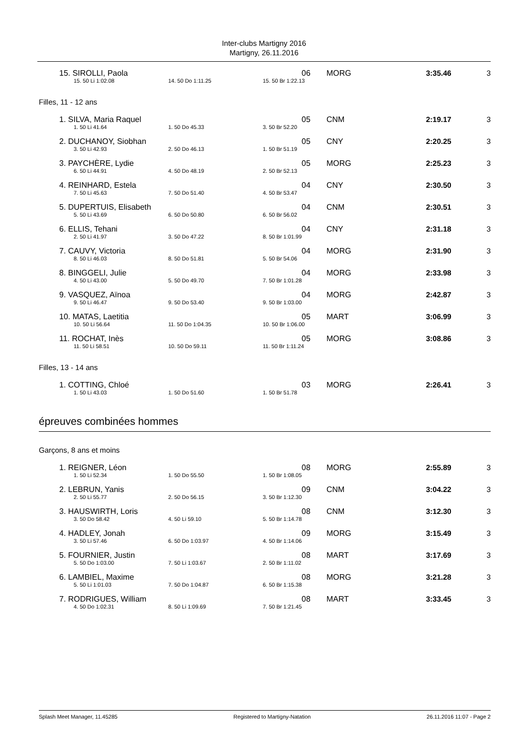Inter-clubs Martigny 2016
Martigny, 26.11.2016
| 15. SIROLLI, Paola | | | 06 | MORG | 3:35.46 | 3 |
| 15. 50 Li 1:02.08 | 14. 50 Do 1:11.25 | 15. 50 Br 1:22.13 | | | | |
| Filles, 11 - 12 ans | | | | | | |
| 1. SILVA, Maria Raquel | | | 05 | CNM | 2:19.17 | 3 |
| 1. 50 Li 41.64 | 1. 50 Do 45.33 | 3. 50 Br 52.20 | | | | |
| 2. DUCHANOY, Siobhan | | | 05 | CNY | 2:20.25 | 3 |
| 3. 50 Li 42.93 | 2. 50 Do 46.13 | 1. 50 Br 51.19 | | | | |
| 3. PAYCHÈRE, Lydie | | | 05 | MORG | 2:25.23 | 3 |
| 6. 50 Li 44.91 | 4. 50 Do 48.19 | 2. 50 Br 52.13 | | | | |
| 4. REINHARD, Estela | | | 04 | CNY | 2:30.50 | 3 |
| 7. 50 Li 45.63 | 7. 50 Do 51.40 | 4. 50 Br 53.47 | | | | |
| 5. DUPERTUIS, Elisabeth | | | 04 | CNM | 2:30.51 | 3 |
| 5. 50 Li 43.69 | 6. 50 Do 50.80 | 6. 50 Br 56.02 | | | | |
| 6. ELLIS, Tehani | | | 04 | CNY | 2:31.18 | 3 |
| 2. 50 Li 41.97 | 3. 50 Do 47.22 | 8. 50 Br 1:01.99 | | | | |
| 7. CAUVY, Victoria | | | 04 | MORG | 2:31.90 | 3 |
| 8. 50 Li 46.03 | 8. 50 Do 51.81 | 5. 50 Br 54.06 | | | | |
| 8. BINGGELI, Julie | | | 04 | MORG | 2:33.98 | 3 |
| 4. 50 Li 43.00 | 5. 50 Do 49.70 | 7. 50 Br 1:01.28 | | | | |
| 9. VASQUEZ, Aïnoa | | | 04 | MORG | 2:42.87 | 3 |
| 9. 50 Li 46.47 | 9. 50 Do 53.40 | 9. 50 Br 1:03.00 | | | | |
| 10. MATAS, Laetitia | | | 05 | MART | 3:06.99 | 3 |
| 10. 50 Li 56.64 | 11. 50 Do 1:04.35 | 10. 50 Br 1:06.00 | | | | |
| 11. ROCHAT, Inès | | | 05 | MORG | 3:08.86 | 3 |
| 11. 50 Li 58.51 | 10. 50 Do 59.11 | 11. 50 Br 1:11.24 | | | | |
| Filles, 13 - 14 ans | | | | | | |
| 1. COTTING, Chloé | | | 03 | MORG | 2:26.41 | 3 |
| 1. 50 Li 43.03 | 1. 50 Do 51.60 | 1. 50 Br 51.78 | | | | |
épreuves combinées hommes
| Garçons, 8 ans et moins | | | | | | |
| 1. REIGNER, Léon | | | 08 | MORG | 2:55.89 | 3 |
| 1. 50 Li 52.34 | 1. 50 Do 55.50 | 1. 50 Br 1:08.05 | | | | |
| 2. LEBRUN, Yanis | | | 09 | CNM | 3:04.22 | 3 |
| 2. 50 Li 55.77 | 2. 50 Do 56.15 | 3. 50 Br 1:12.30 | | | | |
| 3. HAUSWIRTH, Loris | | | 08 | CNM | 3:12.30 | 3 |
| 3. 50 Do 58.42 | 4. 50 Li 59.10 | 5. 50 Br 1:14.78 | | | | |
| 4. HADLEY, Jonah | | | 09 | MORG | 3:15.49 | 3 |
| 3. 50 Li 57.46 | 6. 50 Do 1:03.97 | 4. 50 Br 1:14.06 | | | | |
| 5. FOURNIER, Justin | | | 08 | MART | 3:17.69 | 3 |
| 5. 50 Do 1:03.00 | 7. 50 Li 1:03.67 | 2. 50 Br 1:11.02 | | | | |
| 6. LAMBIEL, Maxime | | | 08 | MORG | 3:21.28 | 3 |
| 5. 50 Li 1:01.03 | 7. 50 Do 1:04.87 | 6. 50 Br 1:15.38 | | | | |
| 7. RODRIGUES, William | | | 08 | MART | 3:33.45 | 3 |
| 4. 50 Do 1:02.31 | 8. 50 Li 1:09.69 | 7. 50 Br 1:21.45 | | | | |
Splash Meet Manager, 11.45285 Registered to Martigny-Natation 26.11.2016 11:07 - Page 2